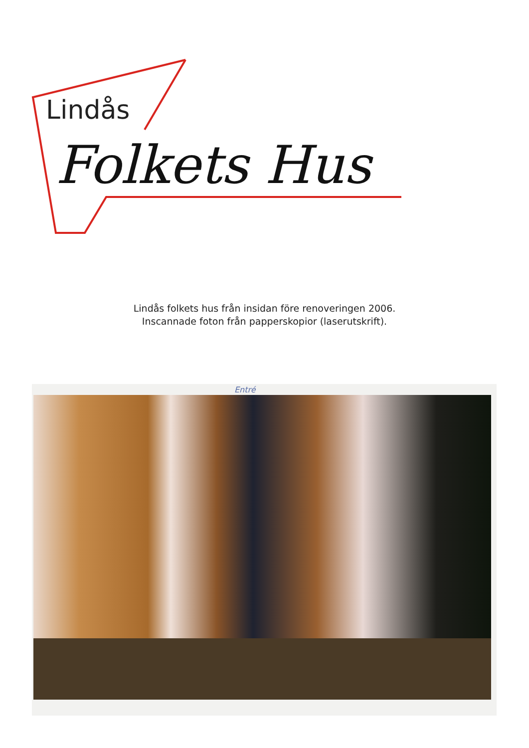Lindås
Folkets Hus
Lindås folkets hus från insidan före renoveringen 2006.
Inscannade foton från papperskopior (laserutskrift).
Entré